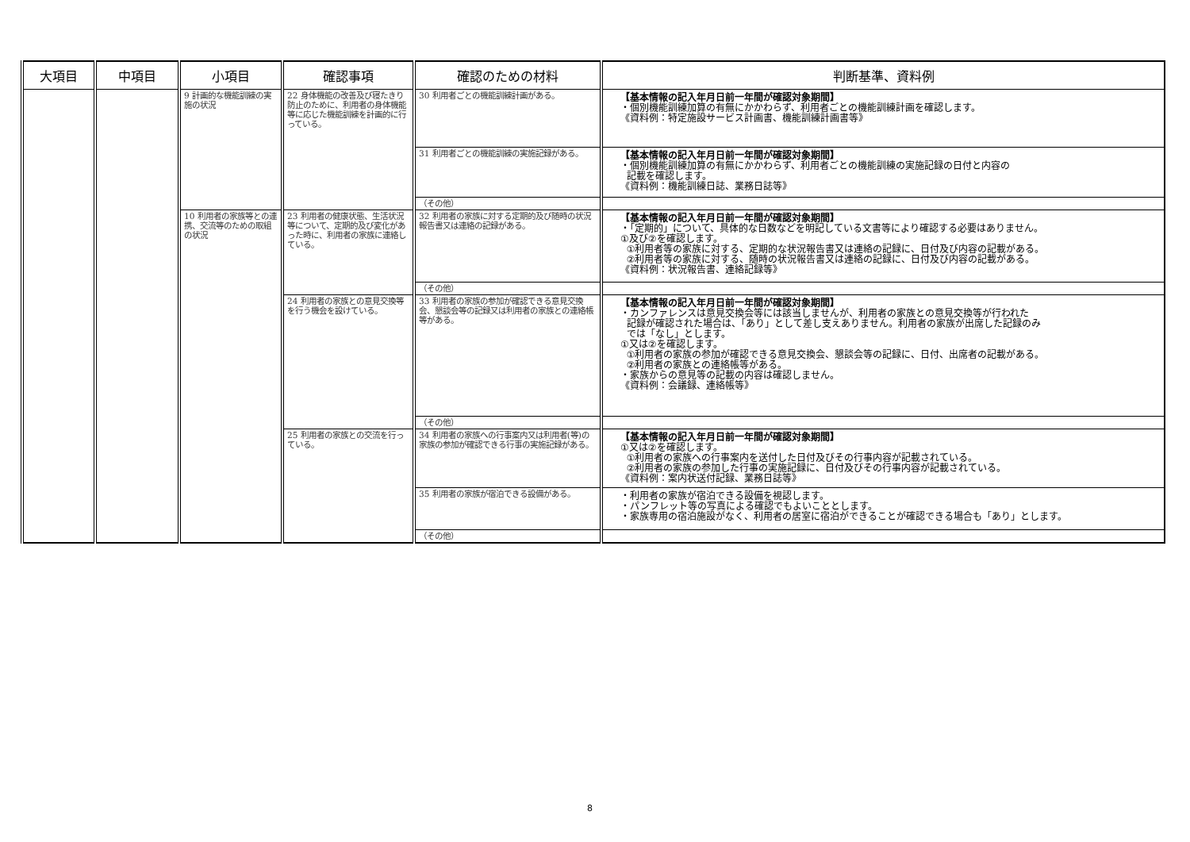| 大項目 | 中項目 | 小項目 | 確認事項 | 確認のための材料 | 判断基準、資料例 |
| --- | --- | --- | --- | --- | --- |
| | | 9 計画的な機能訓練の実施の状況 | 22 身体機能の改善及び寝たきり防止のために、利用者の身体機能等に応じた機能訓練を計画的に行っている。 | 30 利用者ごとの機能訓練計画がある。 | 【基本情報の記入年月日前一年間が確認対象期間】 ・個別機能訓練加算の有無にかかわらず、利用者ごとの機能訓練計画を確認します。 《資料例：特定施設サービス計画書、機能訓練計画書等》 |
| | | | | 31 利用者ごとの機能訓練の実施記録がある。 | 【基本情報の記入年月日前一年間が確認対象期間】 ・個別機能訓練加算の有無にかかわらず、利用者ごとの機能訓練の実施記録の日付と内容の 記載を確認します。 《資料例：機能訓練日誌、業務日誌等》 |
| | | | | （その他） | |
| | | 10 利用者の家族等との連携、交流等のための取組の状況 | 23 利用者の健康状態、生活状況等について、定期的及び変化があった時に、利用者の家族に連絡している。 | 32 利用者の家族に対する定期的及び随時の状況報告書又は連絡の記録がある。 | 【基本情報の記入年月日前一年間が確認対象期間】 ・「定期的」について、具体的な日数などを明記している文書等により確認する必要はありません。 ①及び②を確認します。 ①利用者等の家族に対する、定期的な状況報告書又は連絡の記録に、日付及び内容の記載がある。 ②利用者等の家族に対する、随時の状況報告書又は連絡の記録に、日付及び内容の記載がある。 《資料例：状況報告書、連絡記録等》 |
| | | | | （その他） | |
| | | | 24 利用者の家族との意見交換等を行う機会を設けている。 | 33 利用者の家族の参加が確認できる意見交換会、懇談会等の記録又は利用者の家族との連絡帳等がある。 | 【基本情報の記入年月日前一年間が確認対象期間】 ・カンファレンスは意見交換会等には該当しませんが、利用者の家族との意見交換等が行われた 記録が確認された場合は、「あり」として差し支えありません。利用者の家族が出席した記録のみ では「なし」とします。 ①又は②を確認します。 ①利用者の家族の参加が確認できる意見交換会、懇談会等の記録に、日付、出席者の記載がある。 ②利用者の家族との連絡帳等がある。 ・家族からの意見等の記載の内容は確認しません。 《資料例：会議録、連絡帳等》 |
| | | | | （その他） | |
| | | | 25 利用者の家族との交流を行っている。 | 34 利用者の家族への行事案内又は利用者(等)の家族の参加が確認できる行事の実施記録がある。 | 【基本情報の記入年月日前一年間が確認対象期間】 ①又は②を確認します。 ①利用者の家族への行事案内を送付した日付及びその行事内容が記載されている。 ②利用者の家族の参加した行事の実施記録に、日付及びその行事内容が記載されている。 《資料例：案内状送付記録、業務日誌等》 |
| | | | | 35 利用者の家族が宿泊できる設備がある。 | ・利用者の家族が宿泊できる設備を視認します。 ・パンフレット等の写真による確認でもよいこととします。 ・家族専用の宿泊施設がなく、利用者の居室に宿泊ができることが確認できる場合も「あり」とします。 |
| | | | | （その他） | |
8